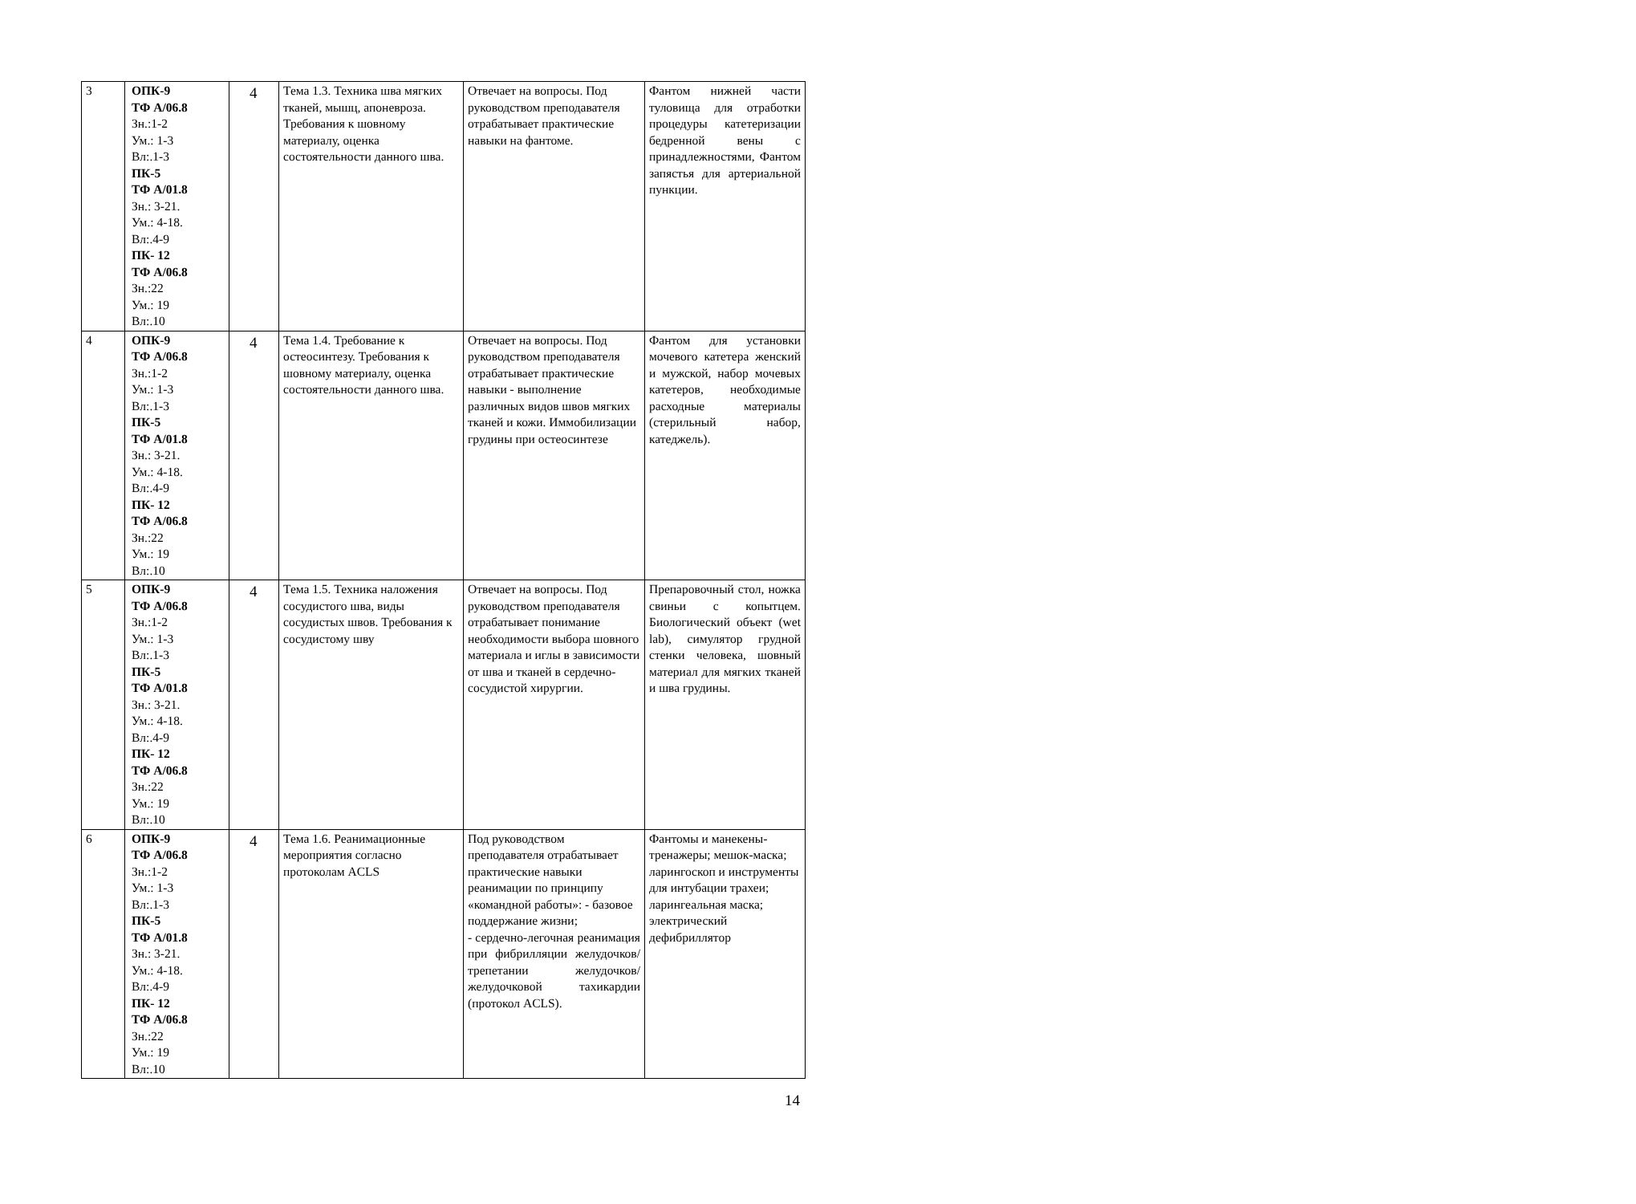| 3 | ОПК-9 ТФ А/06.8 Зн.:1-2 Ум.: 1-3 Вл:.1-3 ПК-5 ТФ А/01.8 Зн.: 3-21. Ум.: 4-18. Вл:.4-9 ПК- 12 ТФ А/06.8 Зн.:22 Ум.: 19 Вл:.10 | 4 | Тема 1.3. Техника шва мягких тканей, мышц, апоневроза. Требования к шовному материалу, оценка состоятельности данного шва. | Отвечает на вопросы. Под руководством преподавателя отрабатывает практические навыки на фантоме. | Фантом нижней части туловища для отработки процедуры катетеризации бедренной вены с принадлежностями, Фантом запястья для артериальной пункции. |
| 4 | ОПК-9 ТФ А/06.8 Зн.:1-2 Ум.: 1-3 Вл:.1-3 ПК-5 ТФ А/01.8 Зн.: 3-21. Ум.: 4-18. Вл:.4-9 ПК- 12 ТФ А/06.8 Зн.:22 Ум.: 19 Вл:.10 | 4 | Тема 1.4. Требование к остеосинтезу. Требования к шовному материалу, оценка состоятельности данного шва. | Отвечает на вопросы. Под руководством преподавателя отрабатывает практические навыки - выполнение различных видов швов мягких тканей и кожи. Иммобилизации грудины при остеосинтезе | Фантом для установки мочевого катетера женский и мужской, набор мочевых катетеров, необходимые расходные материалы (стерильный набор, катеджель). |
| 5 | ОПК-9 ТФ А/06.8 Зн.:1-2 Ум.: 1-3 Вл:.1-3 ПК-5 ТФ А/01.8 Зн.: 3-21. Ум.: 4-18. Вл:.4-9 ПК- 12 ТФ А/06.8 Зн.:22 Ум.: 19 Вл:.10 | 4 | Тема 1.5. Техника наложения сосудистого шва, виды сосудистых швов. Требования к сосудистому шву | Отвечает на вопросы. Под руководством преподавателя отрабатывает понимание необходимости выбора шовного материала и иглы в зависимости от шва и тканей в сердечно-сосудистой хирургии. | Препаровочный стол, ножка свиньи с копытцем. Биологический объект (wet lab), симулятор грудной стенки человека, шовный материал для мягких тканей и шва грудины. |
| 6 | ОПК-9 ТФ А/06.8 Зн.:1-2 Ум.: 1-3 Вл:.1-3 ПК-5 ТФ А/01.8 Зн.: 3-21. Ум.: 4-18. Вл:.4-9 ПК- 12 ТФ А/06.8 Зн.:22 Ум.: 19 Вл:.10 | 4 | Тема 1.6. Реанимационные мероприятия согласно протоколам ACLS | Под руководством преподавателя отрабатывает практические навыки реанимации по принципу «командной работы»: - базовое поддержание жизни; - сердечно-легочная реанимация при фибрилляции желудочков/трепетании желудочков/желудочковой тахикардии (протокол ACLS). | Фантомы и манекены-тренажеры; мешок-маска; ларингоскоп и инструменты для интубации трахеи; ларингеальная маска; электрический дефибриллятор |
14